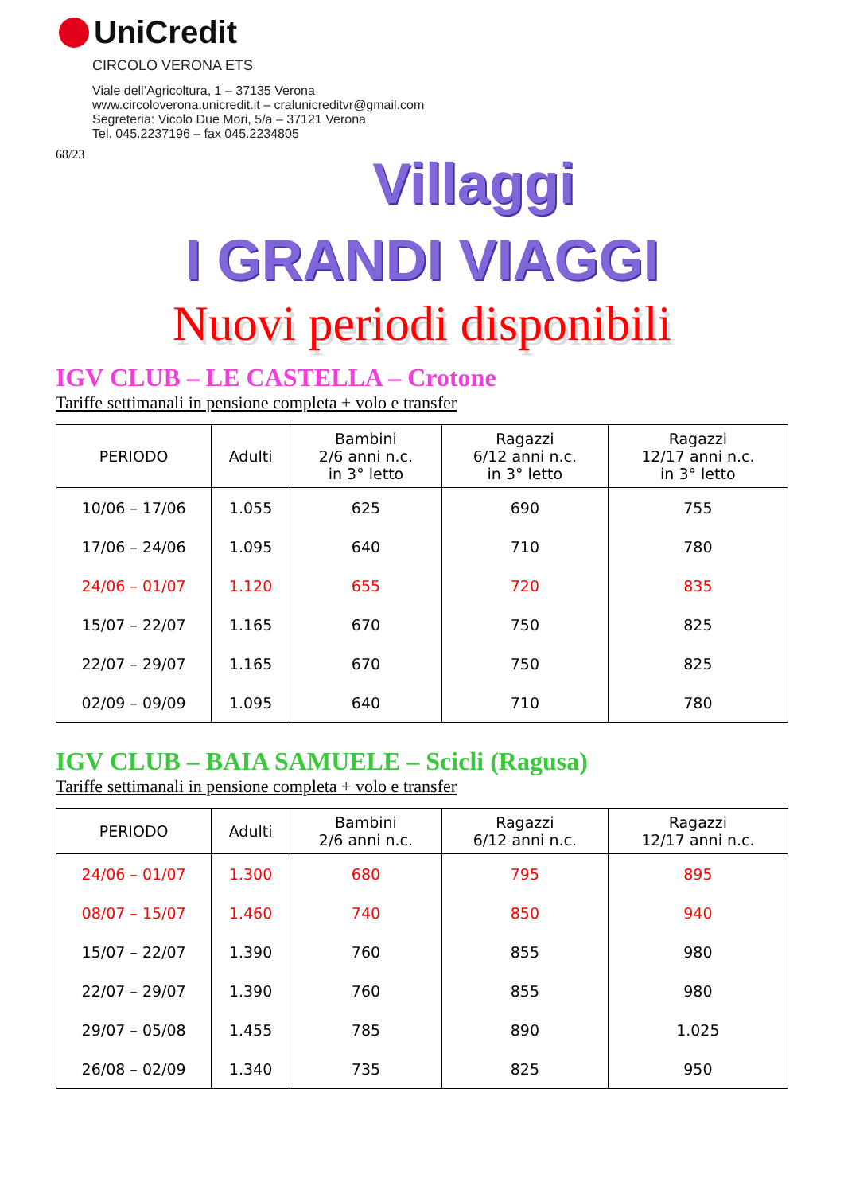UniCredit
CIRCOLO VERONA ETS
Viale dell’Agricoltura, 1 – 37135 Verona
www.circoloverona.unicredit.it – cralunicreditvr@gmail.com
Segreteria: Vicolo Due Mori, 5/a – 37121 Verona
Tel. 045.2237196 – fax 045.2234805
68/23
Villaggi
I GRANDI VIAGGI
Nuovi periodi disponibili
IGV CLUB – LE CASTELLA – Crotone
Tariffe settimanali in pensione completa + volo e transfer
| PERIODO | Adulti | Bambini 2/6 anni n.c. in 3° letto | Ragazzi 6/12 anni n.c. in 3° letto | Ragazzi 12/17 anni n.c. in 3° letto |
| --- | --- | --- | --- | --- |
| 10/06 – 17/06 | 1.055 | 625 | 690 | 755 |
| 17/06 – 24/06 | 1.095 | 640 | 710 | 780 |
| 24/06 – 01/07 | 1.120 | 655 | 720 | 835 |
| 15/07 – 22/07 | 1.165 | 670 | 750 | 825 |
| 22/07 – 29/07 | 1.165 | 670 | 750 | 825 |
| 02/09 – 09/09 | 1.095 | 640 | 710 | 780 |
IGV CLUB – BAIA SAMUELE – Scicli (Ragusa)
Tariffe settimanali in pensione completa + volo e transfer
| PERIODO | Adulti | Bambini 2/6 anni n.c. | Ragazzi 6/12 anni n.c. | Ragazzi 12/17 anni n.c. |
| --- | --- | --- | --- | --- |
| 24/06 – 01/07 | 1.300 | 680 | 795 | 895 |
| 08/07 – 15/07 | 1.460 | 740 | 850 | 940 |
| 15/07 – 22/07 | 1.390 | 760 | 855 | 980 |
| 22/07 – 29/07 | 1.390 | 760 | 855 | 980 |
| 29/07 – 05/08 | 1.455 | 785 | 890 | 1.025 |
| 26/08 – 02/09 | 1.340 | 735 | 825 | 950 |